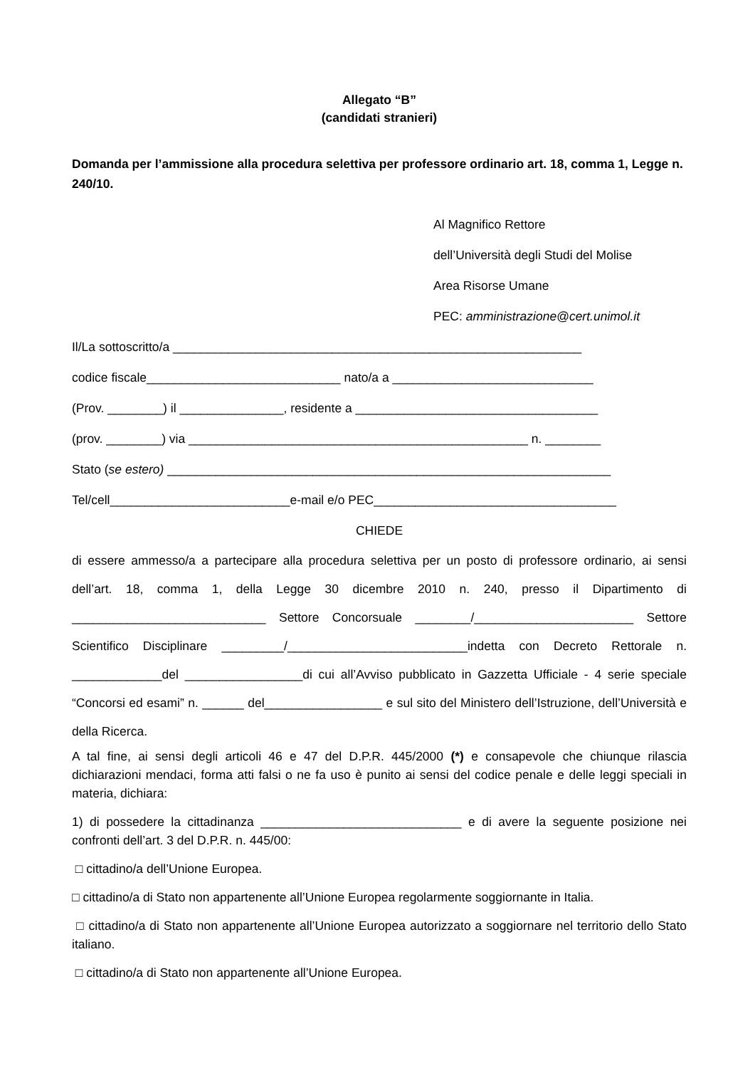Allegato “B”
(candidati stranieri)
Domanda per l’ammissione alla procedura selettiva per professore ordinario art. 18, comma 1, Legge n. 240/10.
Al Magnifico Rettore
dell’Università degli Studi del Molise
Area Risorse Umane
PEC: amministrazione@cert.unimol.it
Il/La sottoscritto/a ___________________________________________________________
codice fiscale____________________________ nato/a a _____________________________
(Prov. ________) il _______________, residente a ___________________________________
(prov. ________) via _________________________________________________ n. ________
Stato (se estero) ________________________________________________________________
Tel/cell__________________________e-mail e/o PEC___________________________________
CHIEDE
di essere ammesso/a a partecipare alla procedura selettiva per un posto di professore ordinario, ai sensi dell’art. 18, comma 1, della Legge 30 dicembre 2010 n. 240, presso il Dipartimento di ____________________________ Settore Concorsuale ________/_______________________ Settore Scientifico Disciplinare _________/__________________________indetta con Decreto Rettorale n. _____________del _________________di cui all’Avviso pubblicato in Gazzetta Ufficiale - 4 serie speciale “Concorsi ed esami” n. ______ del_________________ e sul sito del Ministero dell’Istruzione, dell’Università e della Ricerca.
A tal fine, ai sensi degli articoli 46 e 47 del D.P.R. 445/2000 (*) e consapevole che chiunque rilascia dichiarazioni mendaci, forma atti falsi o ne fa uso è punito ai sensi del codice penale e delle leggi speciali in materia, dichiara:
1) di possedere la cittadinanza _____________________________ e di avere la seguente posizione nei confronti dell’art. 3 del D.P.R. n. 445/00:
□ cittadino/a dell’Unione Europea.
□ cittadino/a di Stato non appartenente all’Unione Europea regolarmente soggiornante in Italia.
□ cittadino/a di Stato non appartenente all’Unione Europea autorizzato a soggiornare nel territorio dello Stato italiano.
□ cittadino/a di Stato non appartenente all’Unione Europea.